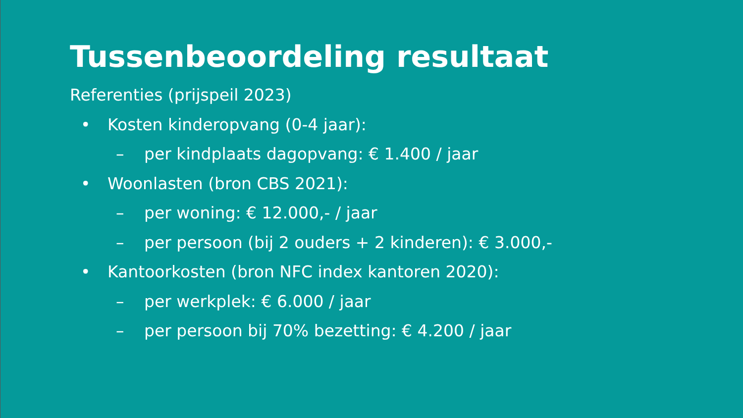Tussenbeoordeling resultaat
Referenties (prijspeil 2023)
• Kosten kinderopvang (0-4 jaar):
– per kindplaats dagopvang: € 1.400 / jaar
• Woonlasten (bron CBS 2021):
– per woning: € 12.000,- / jaar
– per persoon (bij 2 ouders + 2 kinderen): € 3.000,-
• Kantoorkosten (bron NFC index kantoren 2020):
– per werkplek: € 6.000 / jaar
– per persoon bij 70% bezetting: € 4.200 / jaar